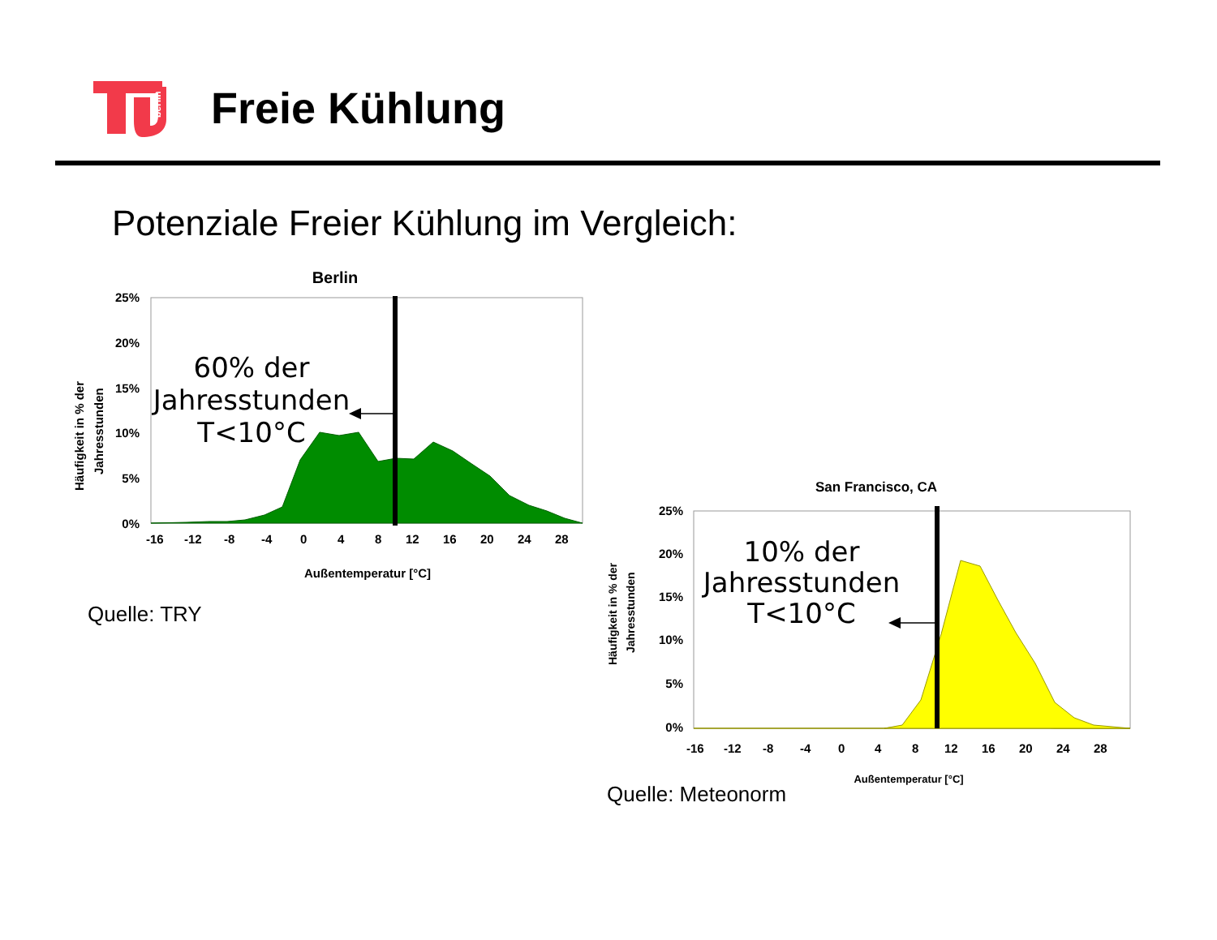berlin
Freie Kühlung
Potenziale Freier Kühlung im Vergleich:
Berlin
25%
20%
15%
10%
5%
0%
60% der
Jahresstunden
T<10°C
-16
-12
-8
-4
0
4
8
12
16
20
24
28
Außentemperatur [°C]
Häufigkeit in % der
Jahresstunden
Quelle: TRY
San Francisco, CA
25%
20%
15%
10%
5%
0%
10% der
Jahresstunden
T<10°C
-16
-12
-8
-4
0
4
8
12
16
20
24
28
Außentemperatur [°C]
Häufigkeit in % der
Jahresstunden
Quelle: Meteonorm